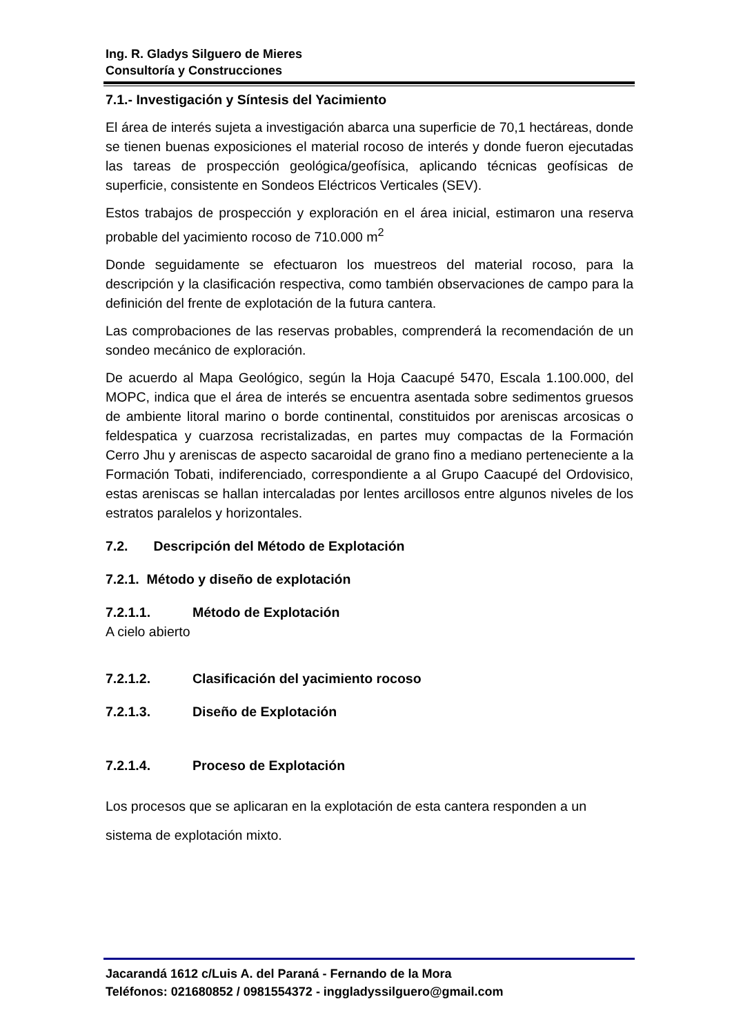Ing. R. Gladys Silguero de Mieres
Consultoría y Construcciones
7.1.- Investigación y Síntesis del Yacimiento
El área de interés sujeta a investigación abarca una superficie de 70,1 hectáreas, donde se tienen buenas exposiciones el material rocoso de interés y donde fueron ejecutadas las tareas de prospección geológica/geofísica, aplicando técnicas geofísicas de superficie, consistente en Sondeos Eléctricos Verticales (SEV).
Estos trabajos de prospección y exploración en el área inicial, estimaron una reserva probable del yacimiento rocoso de 710.000 m<sup>2</sup>
Donde seguidamente se efectuaron los muestreos del material rocoso, para la descripción y la clasificación respectiva, como también observaciones de campo para la definición del frente de explotación de la futura cantera.
Las comprobaciones de las reservas probables, comprenderá la recomendación de un sondeo mecánico de exploración.
De acuerdo al Mapa Geológico, según la Hoja Caacupé 5470, Escala 1.100.000, del MOPC, indica que el área de interés se encuentra asentada sobre sedimentos gruesos de ambiente litoral marino o borde continental, constituidos por areniscas arcosicas o feldespatica y cuarzosa recristalizadas, en partes muy compactas de la Formación Cerro Jhu y areniscas de aspecto sacaroidal de grano fino a mediano perteneciente a la Formación Tobati, indiferenciado, correspondiente a al Grupo Caacupé del Ordovisico, estas areniscas se hallan intercaladas por lentes arcillosos entre algunos niveles de los estratos paralelos y horizontales.
7.2. Descripción del Método de Explotación
7.2.1. Método y diseño de explotación
7.2.1.1. Método de Explotación
A cielo abierto
7.2.1.2. Clasificación del yacimiento rocoso
7.2.1.3. Diseño de Explotación
7.2.1.4. Proceso de Explotación
Los procesos que se aplicaran en la explotación de esta cantera responden a un sistema de explotación mixto.
Jacarandá 1612 c/Luis A. del Paraná - Fernando de la Mora
Teléfonos: 021680852 / 0981554372 - inggladyssilguero@gmail.com